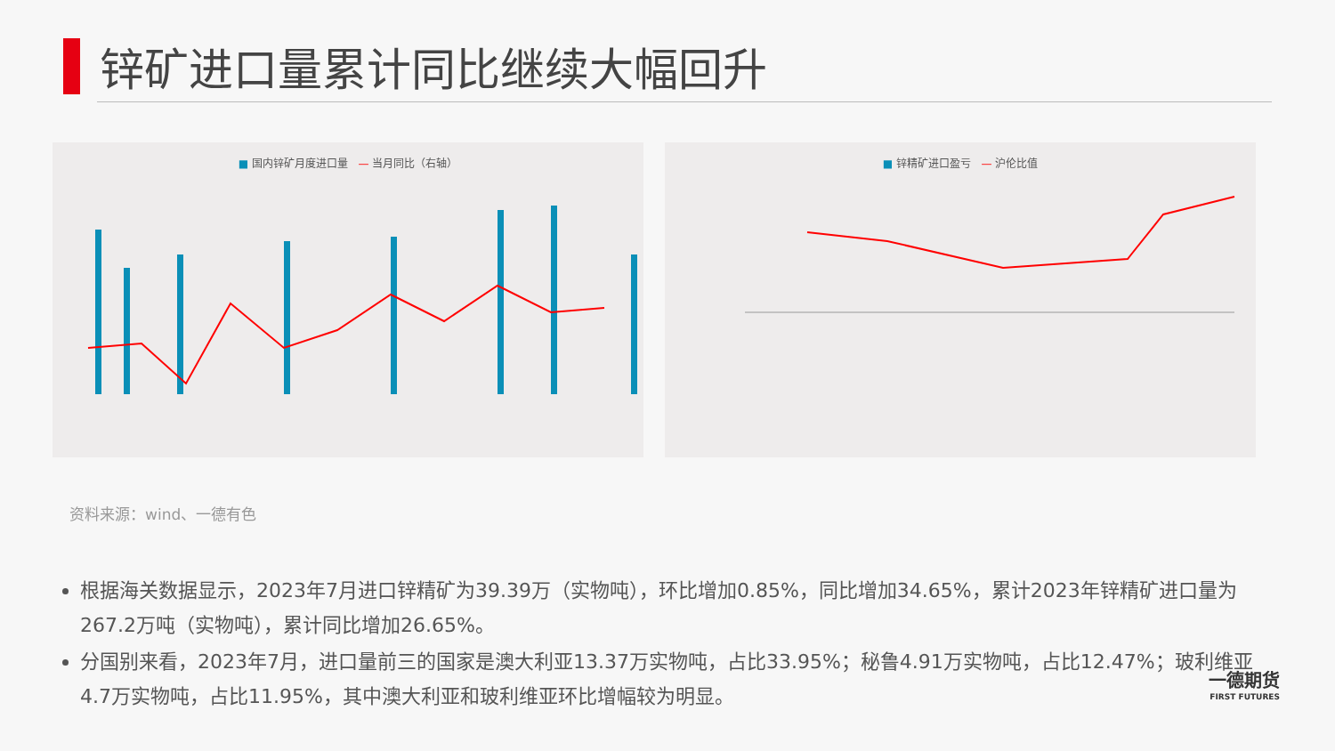锌矿进口量累计同比继续大幅回升
■ 国内锌矿月度进口量 — 当月同比（右轴） ■ 锌精矿进口盈亏 — 沪伦比值
资料来源：wind、一德有色
根据海关数据显示，2023年7月进口锌精矿为39.39万（实物吨），环比增加0.85%，同比增加34.65%，累计2023年锌精矿进口量为267.2万吨（实物吨），累计同比增加26.65%。
分国别来看，2023年7月，进口量前三的国家是澳大利亚13.37万实物吨，占比33.95%；秘鲁4.91万实物吨，占比12.47%；玻利维亚4.7万实物吨，占比11.95%，其中澳大利亚和玻利维亚环比增幅较为明显。
一德期货
FIRST FUTURES